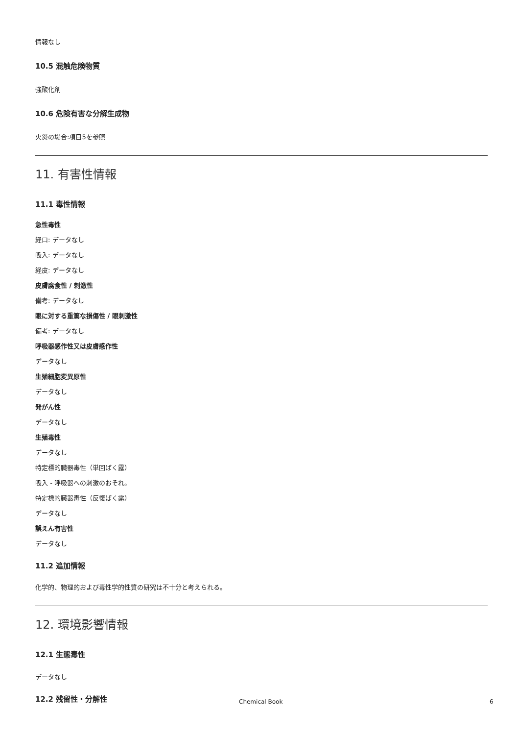情報なし
10.5 混触危険物質
強酸化剤
10.6 危険有害な分解生成物
火災の場合:項目5を参照
11. 有害性情報
11.1 毒性情報
急性毒性
経口: データなし
吸入: データなし
経皮: データなし
皮膚腐食性 / 刺激性
備考: データなし
眼に対する重篤な損傷性 / 眼刺激性
備考: データなし
呼吸器感作性又は皮膚感作性
データなし
生殖細胞変異原性
データなし
発がん性
データなし
生殖毒性
データなし
特定標的臓器毒性（単回ばく露）
吸入 - 呼吸器への刺激のおそれ。
特定標的臓器毒性（反復ばく露）
データなし
誤えん有害性
データなし
11.2 追加情報
化学的、物理的および毒性学的性質の研究は不十分と考えられる。
12. 環境影響情報
12.1 生態毒性
データなし
12.2 残留性・分解性
Chemical Book 6